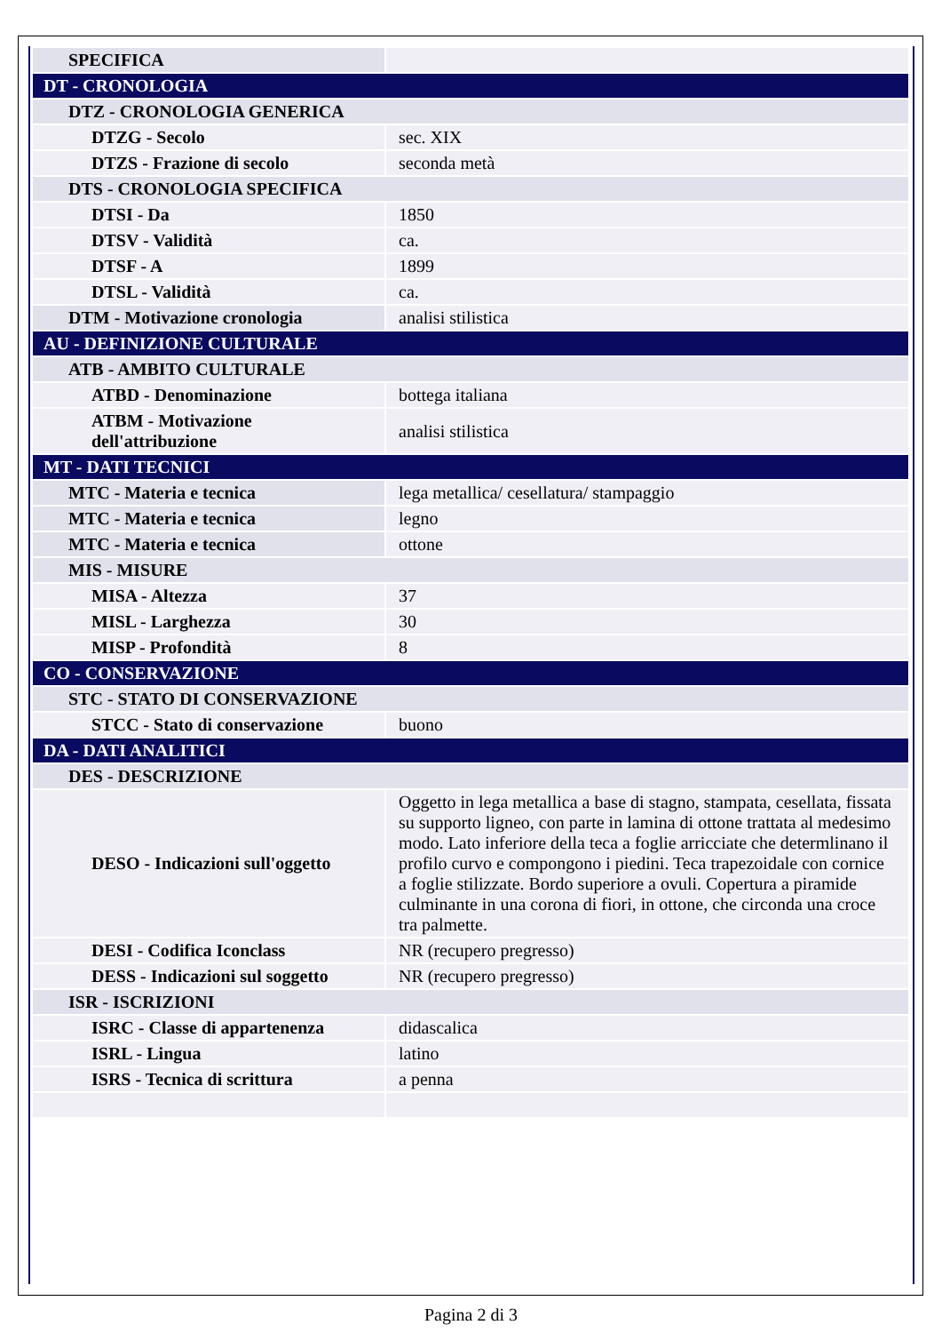| SPECIFICA | |
| DT - CRONOLOGIA | |
| DTZ - CRONOLOGIA GENERICA | |
| DTZG - Secolo | sec. XIX |
| DTZS - Frazione di secolo | seconda metà |
| DTS - CRONOLOGIA SPECIFICA | |
| DTSI - Da | 1850 |
| DTSV - Validità | ca. |
| DTSF - A | 1899 |
| DTSL - Validità | ca. |
| DTM - Motivazione cronologia | analisi stilistica |
| AU - DEFINIZIONE CULTURALE | |
| ATB - AMBITO CULTURALE | |
| ATBD - Denominazione | bottega italiana |
| ATBM - Motivazione dell'attribuzione | analisi stilistica |
| MT - DATI TECNICI | |
| MTC - Materia e tecnica | lega metallica/ cesellatura/ stampaggio |
| MTC - Materia e tecnica | legno |
| MTC - Materia e tecnica | ottone |
| MIS - MISURE | |
| MISA - Altezza | 37 |
| MISL - Larghezza | 30 |
| MISP - Profondità | 8 |
| CO - CONSERVAZIONE | |
| STC - STATO DI CONSERVAZIONE | |
| STCC - Stato di conservazione | buono |
| DA - DATI ANALITICI | |
| DES - DESCRIZIONE | |
| DESO - Indicazioni sull'oggetto | Oggetto in lega metallica a base di stagno, stampata, cesellata, fissata su supporto ligneo, con parte in lamina di ottone trattata al medesimo modo. Lato inferiore della teca a foglie arricciate che determlinano il profilo curvo e compongono i piedini. Teca trapezoidale con cornice a foglie stilizzate. Bordo superiore a ovuli. Copertura a piramide culminante in una corona di fiori, in ottone, che circonda una croce tra palmette. |
| DESI - Codifica Iconclass | NR (recupero pregresso) |
| DESS - Indicazioni sul soggetto | NR (recupero pregresso) |
| ISR - ISCRIZIONI | |
| ISRC - Classe di appartenenza | didascalica |
| ISRL - Lingua | latino |
| ISRS - Tecnica di scrittura | a penna |
Pagina 2 di 3